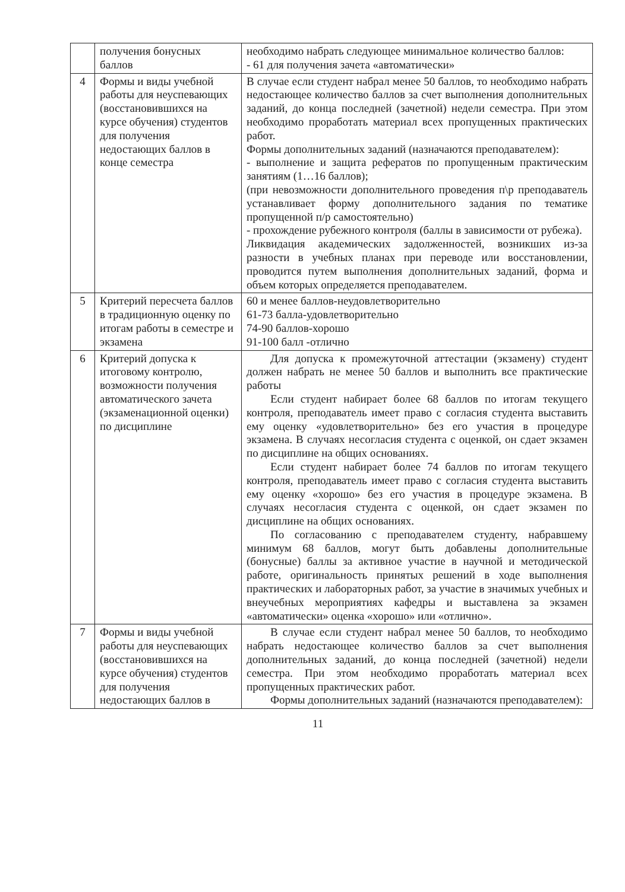| | получения бонусных баллов | необходимо набрать следующее минимальное количество баллов: - 61 для получения зачета «автоматически» |
| 4 | Формы и виды учебной работы для неуспевающих (восстановившихся на курсе обучения) студентов для получения недостающих баллов в конце семестра | В случае если студент набрал менее 50 баллов, то необходимо набрать недостающее количество баллов за счет выполнения дополнительных заданий, до конца последней (зачетной) недели семестра. При этом необходимо проработать материал всех пропущенных практических работ. Формы дополнительных заданий (назначаются преподавателем): - выполнение и защита рефератов по пропущенным практическим занятиям (1…16 баллов); (при невозможности дополнительного проведения п\р преподаватель устанавливает форму дополнительного задания по тематике пропущенной п/р самостоятельно) - прохождение рубежного контроля (баллы в зависимости от рубежа). Ликвидация академических задолженностей, возникших из-за разности в учебных планах при переводе или восстановлении, проводится путем выполнения дополнительных заданий, форма и объем которых определяется преподавателем. |
| 5 | Критерий пересчета баллов в традиционную оценку по итогам работы в семестре и экзамена | 60 и менее баллов-неудовлетворительно 61-73 балла-удовлетворительно 74-90 баллов-хорошо 91-100 балл -отлично |
| 6 | Критерий допуска к итоговому контролю, возможности получения автоматического зачета (экзаменационной оценки) по дисциплине | Для допуска к промежуточной аттестации (экзамену) студент должен набрать не менее 50 баллов и выполнить все практические работы Если студент набирает более 68 баллов по итогам текущего контроля, преподаватель имеет право с согласия студента выставить ему оценку «удовлетворительно» без его участия в процедуре экзамена. В случаях несогласия студента с оценкой, он сдает экзамен по дисциплине на общих основаниях. Если студент набирает более 74 баллов по итогам текущего контроля, преподаватель имеет право с согласия студента выставить ему оценку «хорошо» без его участия в процедуре экзамена. В случаях несогласия студента с оценкой, он сдает экзамен по дисциплине на общих основаниях. По согласованию с преподавателем студенту, набравшему минимум 68 баллов, могут быть добавлены дополнительные (бонусные) баллы за активное участие в научной и методической работе, оригинальность принятых решений в ходе выполнения практических и лабораторных работ, за участие в значимых учебных и внеучебных мероприятиях кафедры и выставлена за экзамен «автоматически» оценка «хорошо» или «отлично». |
| 7 | Формы и виды учебной работы для неуспевающих (восстановившихся на курсе обучения) студентов для получения недостающих баллов в | В случае если студент набрал менее 50 баллов, то необходимо набрать недостающее количество баллов за счет выполнения дополнительных заданий, до конца последней (зачетной) недели семестра. При этом необходимо проработать материал всех пропущенных практических работ. Формы дополнительных заданий (назначаются преподавателем): |
11